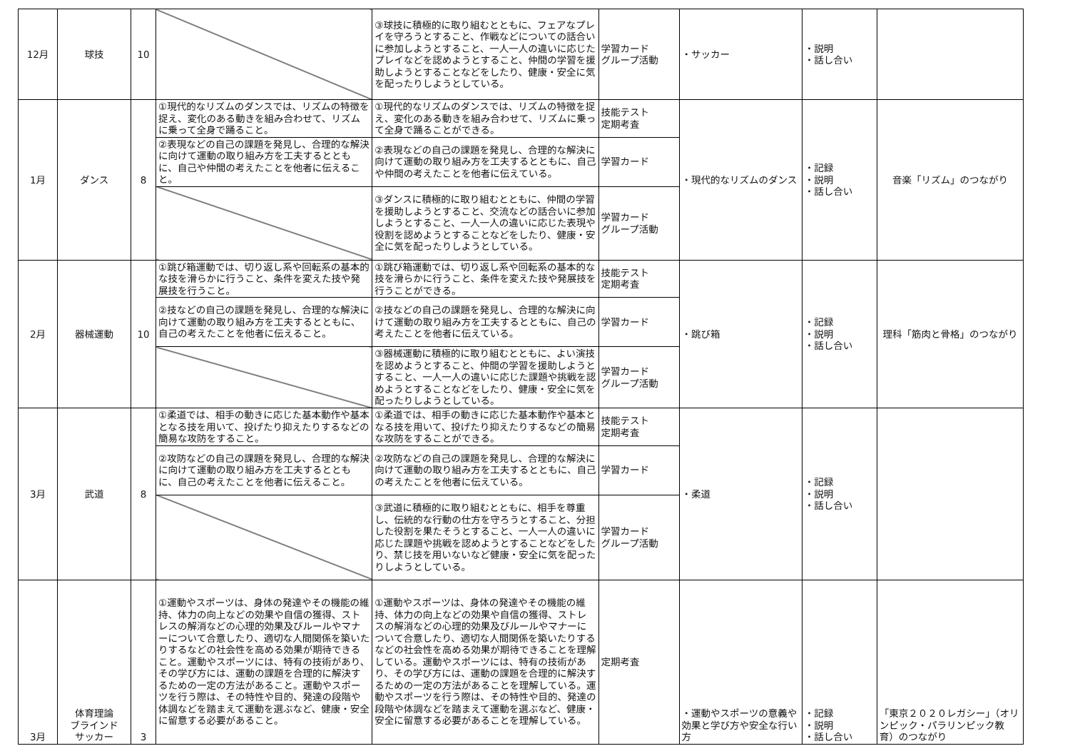| 12月 | 球技 | 10 | | ③球技に積極的に取り組むとともに、フェアなプレイを守ろうとすること、作戦などについての話合いに参加しようとすること、一人一人の違いに応じたプレイなどを認めようとすること、仲間の学習を援助しようとすることなどをしたり、健康・安全に気を配ったりしようとしている。 | 学習カード グループ活動 | ・サッカー | ・説明 ・話し合い | |
| 1月 | ダンス | 8 | ①現代的なリズムのダンスでは、リズムの特徴を捉え、変化のある動きを組み合わせて、リズムに乗って全身で踊ること。 | ①現代的なリズムのダンスでは、リズムの特徴を捉え、変化のある動きを組み合わせて、リズムに乗って全身で踊ることができる。 | 技能テスト 定期考査 | ・現代的なリズムのダンス | ・記録 ・説明 ・話し合い | 音楽「リズム」のつながり |
| | | | ②表現などの自己の課題を発見し、合理的な解決に向けて運動の取り組み方を工夫するとともに、自己や仲間の考えたことを他者に伝えること。 | ②表現などの自己の課題を発見し、合理的な解決に向けて運動の取り組み方を工夫するとともに、自己や仲間の考えたことを他者に伝えている。 | 学習カード | | | |
| | | | | ③ダンスに積極的に取り組むとともに、仲間の学習を援助しようとすること、交流などの話合いに参加しようとすること、一人一人の違いに応じた表現や役割を認めようとすることなどをしたり、健康・安全に気を配ったりしようとしている。 | 学習カード グループ活動 | | | |
| 2月 | 器械運動 | 10 | ①跳び箱運動では、切り返し系や回転系の基本的な技を滑らかに行うこと、条件を変えた技や発展技を行うこと。 | ①跳び箱運動では、切り返し系や回転系の基本的な技を滑らかに行うこと、条件を変えた技や発展技を行うことができる。 | 技能テスト 定期考査 | ・跳び箱 | ・記録 ・説明 ・話し合い | 理科「筋肉と骨格」のつながり |
| | | | ②技などの自己の課題を発見し、合理的な解決に向けて運動の取り組み方を工夫するとともに、自己の考えたことを他者に伝えること。 | ②技などの自己の課題を発見し、合理的な解決に向けて運動の取り組み方を工夫するとともに、自己の考えたことを他者に伝えている。 | 学習カード | | | |
| | | | | ③器械運動に積極的に取り組むとともに、よい演技を認めようとすること、仲間の学習を援助しようとすること、一人一人の違いに応じた課題や挑戦を認めようとすることなどをしたり、健康・安全に気を配ったりしようとしている。 | 学習カード グループ活動 | | | |
| 3月 | 武道 | 8 | ①柔道では、相手の動きに応じた基本動作や基本となる技を用いて、投げたり抑えたりするなどの簡易な攻防をすること。 | ①柔道では、相手の動きに応じた基本動作や基本となる技を用いて、投げたり抑えたりするなどの簡易な攻防をすることができる。 | 技能テスト 定期考査 | ・柔道 | ・記録 ・説明 ・話し合い | |
| | | | ②攻防などの自己の課題を発見し、合理的な解決に向けて運動の取り組み方を工夫するとともに、自己の考えたことを他者に伝えること。 | ②攻防などの自己の課題を発見し、合理的な解決に向けて運動の取り組み方を工夫するとともに、自己の考えたことを他者に伝えている。 | 学習カード | | | |
| | | | | ③武道に積極的に取り組むとともに、相手を尊重し、伝統的な行動の仕方を守ろうとすること、分担した役割を果たそうとすること、一人一人の違いに応じた課題や挑戦を認めようとすることなどをしたり、禁じ技を用いないなど健康・安全に気を配ったりしようとしている。 | 学習カード グループ活動 | | | |
| 3月 | 体育理論 ブラインド サッカー | 3 | ①運動やスポーツは、身体の発達やその機能の維持、体力の向上などの効果や自信の獲得、ストレスの解消などの心理的効果及びルールやマナーについて合意したり、適切な人間関係を築いたりするなどの社会性を高める効果が期待できること。運動やスポーツには、特有の技術があり、その学び方には、運動の課題を合理的に解決するための一定の方法があること。運動やスポーツを行う際は、その特性や目的、発達の段階や体調などを踏まえて運動を選ぶなど、健康・安全に留意する必要があること。 | ①運動やスポーツは、身体の発達やその機能の維持、体力の向上などの効果や自信の獲得、ストレスの解消などの心理的効果及びルールやマナーについて合意したり、適切な人間関係を築いたりするなどの社会性を高める効果が期待できることを理解している。運動やスポーツには、特有の技術があり、その学び方には、運動の課題を合理的に解決するための一定の方法があることを理解している。運動やスポーツを行う際は、その特性や目的、発達の段階や体調などを踏まえて運動を選ぶなど、健康・安全に留意する必要があることを理解している。 | 定期考査 | ・運動やスポーツの意義や効果と学び方や安全な行い方 | ・記録 ・説明 ・話し合い | 「東京２０２０レガシー」（オリンピック・パラリンピック教育）のつながり |